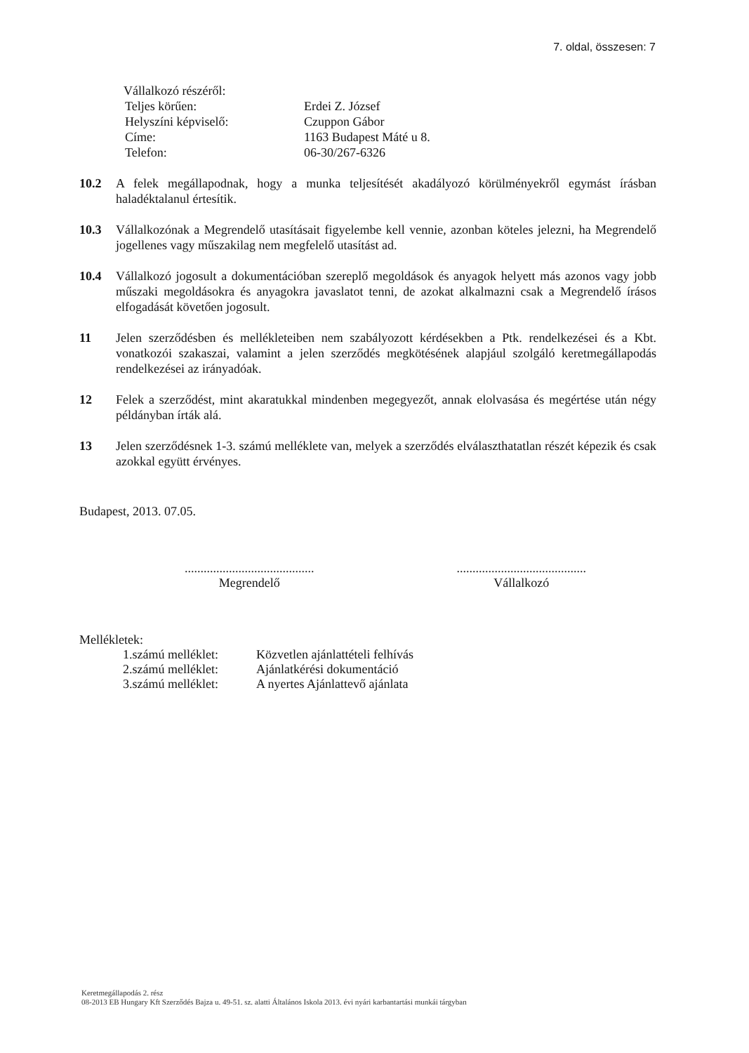7. oldal, összesen: 7
Vállalkozó részéről:
Teljes körűen: Erdei Z. József Helyszíni képviselő: Czuppon Gábor Címe: 1163 Budapest Máté u 8. Telefon: 06-30/267-6326
10.2 A felek megállapodnak, hogy a munka teljesítését akadályozó körülményekről egymást írásban haladéktalanul értesítik.
10.3 Vállalkozónak a Megrendelő utasításait figyelembe kell vennie, azonban köteles jelezni, ha Megrendelő jogellenes vagy műszakilag nem megfelelő utasítást ad.
10.4 Vállalkozó jogosult a dokumentációban szereplő megoldások és anyagok helyett más azonos vagy jobb műszaki megoldásokra és anyagokra javaslatot tenni, de azokat alkalmazni csak a Megrendelő írásos elfogadását követően jogosult.
11 Jelen szerződésben és mellékleteiben nem szabályozott kérdésekben a Ptk. rendelkezései és a Kbt. vonatkozói szakaszai, valamint a jelen szerződés megkötésének alapjául szolgáló keretmegállapodás rendelkezései az irányadóak.
12 Felek a szerződést, mint akaratukkal mindenben megegyezőt, annak elolvasása és megértése után négy példányban írták alá.
13 Jelen szerződésnek 1-3. számú melléklete van, melyek a szerződés elválaszthatatlan részét képezik és csak azokkal együtt érvényes.
Budapest, 2013. 07.05.
.........................................
Megrendelő
.........................................
Vállalkozó
Mellékletek:
1.számú melléklet: Közvetlen ajánlattételi felhívás 2.számú melléklet: Ajánlatkérési dokumentáció 3.számú melléklet: A nyertes Ajánlattevő ajánlata
Keretmegállapodás 2. rész
08-2013 EB Hungary Kft Szerződés Bajza u. 49-51. sz. alatti Általános Iskola 2013. évi nyári karbantartási munkái tárgyban